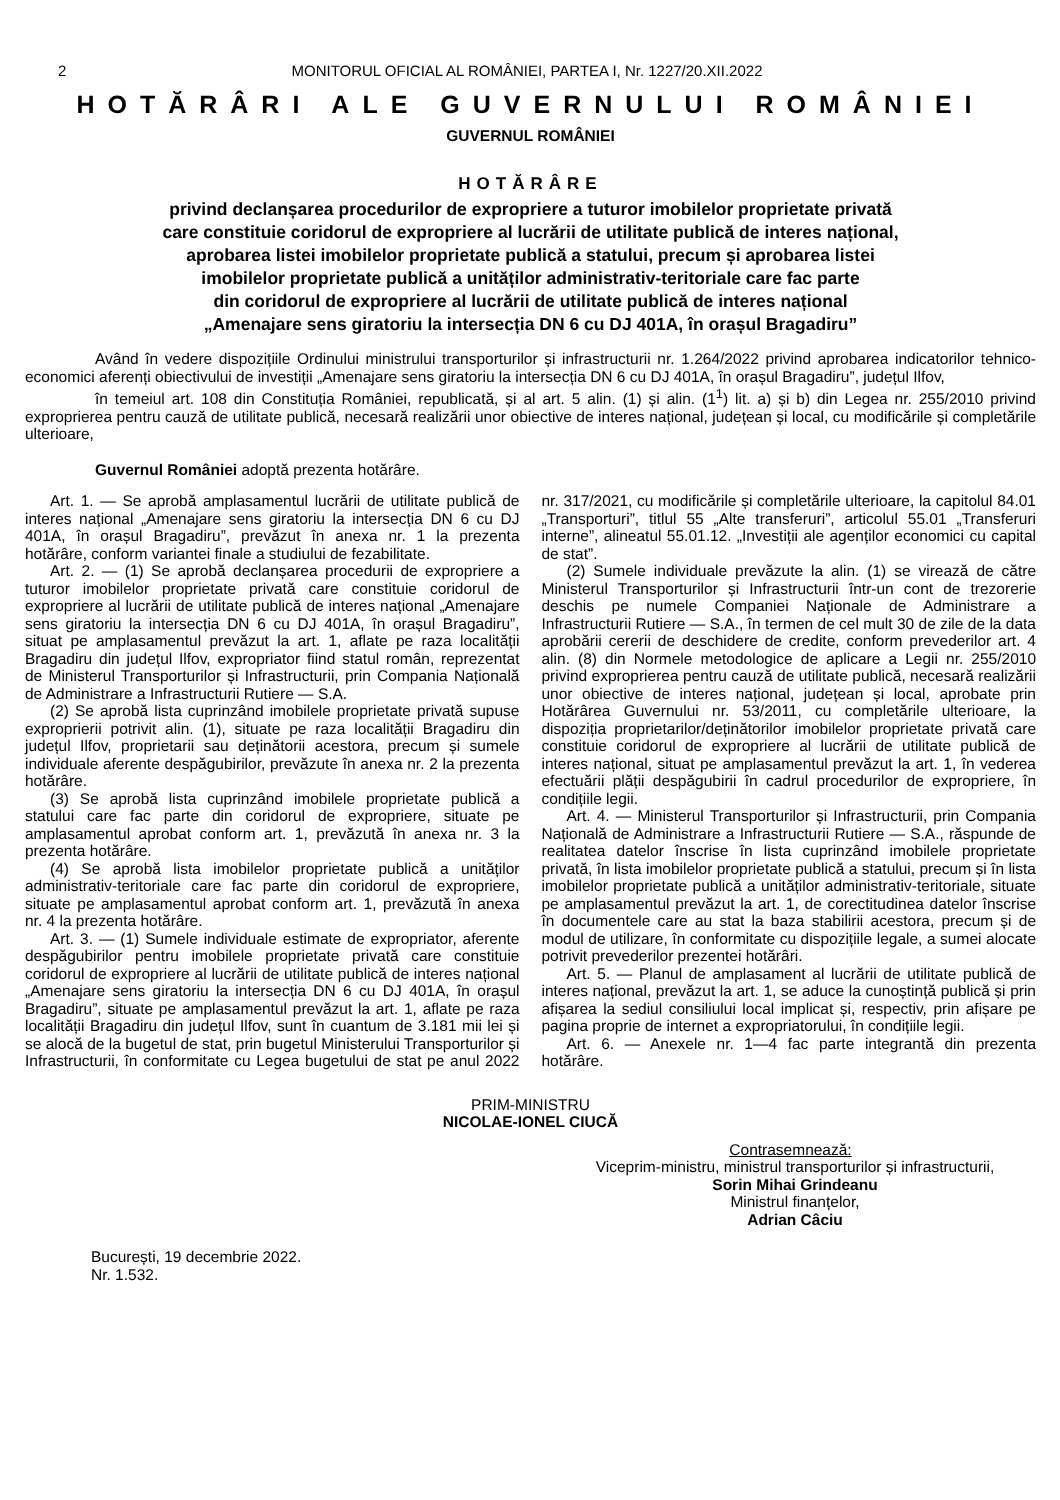2 MONITORUL OFICIAL AL ROMÂNIEI, PARTEA I, Nr. 1227/20.XII.2022
HOTĂRÂRI ALE GUVERNULUI ROMÂNIEI
GUVERNUL ROMÂNIEI
HOTĂRÂRE
privind declanșarea procedurilor de expropriere a tuturor imobilelor proprietate privată
care constituie coridorul de expropriere al lucrării de utilitate publică de interes național,
aprobarea listei imobilelor proprietate publică a statului, precum și aprobarea listei
imobilelor proprietate publică a unităților administrativ-teritoriale care fac parte
din coridorul de expropriere al lucrării de utilitate publică de interes național
„Amenajare sens giratoriu la intersecția DN 6 cu DJ 401A, în orașul Bragadiru”
Având în vedere dispozițiile Ordinului ministrului transporturilor și infrastructurii nr. 1.264/2022 privind aprobarea indicatorilor tehnico-economici aferenți obiectivului de investiții „Amenajare sens giratoriu la intersecția DN 6 cu DJ 401A, în orașul Bragadiru”, județul Ilfov,
în temeiul art. 108 din Constituția României, republicată, și al art. 5 alin. (1) și alin. (1<sup>1</sup>) lit. a) și b) din Legea nr. 255/2010 privind exproprierea pentru cauză de utilitate publică, necesară realizării unor obiective de interes național, județean și local, cu modificările și completările ulterioare,
Guvernul României adoptă prezenta hotărâre.
Art. 1. — Se aprobă amplasamentul lucrării de utilitate publică de interes național „Amenajare sens giratoriu la intersecția DN 6 cu DJ 401A, în orașul Bragadiru”, prevăzut în anexa nr. 1 la prezenta hotărâre, conform variantei finale a studiului de fezabilitate.
Art. 2. — (1) Se aprobă declanșarea procedurii de expropriere a tuturor imobilelor proprietate privată care constituie coridorul de expropriere al lucrării de utilitate publică de interes național „Amenajare sens giratoriu la intersecția DN 6 cu DJ 401A, în orașul Bragadiru”, situat pe amplasamentul prevăzut la art. 1, aflate pe raza localității Bragadiru din județul Ilfov, expropriator fiind statul român, reprezentat de Ministerul Transporturilor și Infrastructurii, prin Compania Națională de Administrare a Infrastructurii Rutiere — S.A.
(2) Se aprobă lista cuprinzând imobilele proprietate privată supuse exproprierii potrivit alin. (1), situate pe raza localității Bragadiru din județul Ilfov, proprietarii sau deținătorii acestora, precum și sumele individuale aferente despăgubirilor, prevăzute în anexa nr. 2 la prezenta hotărâre.
(3) Se aprobă lista cuprinzând imobilele proprietate publică a statului care fac parte din coridorul de expropriere, situate pe amplasamentul aprobat conform art. 1, prevăzută în anexa nr. 3 la prezenta hotărâre.
(4) Se aprobă lista imobilelor proprietate publică a unităților administrativ-teritoriale care fac parte din coridorul de expropriere, situate pe amplasamentul aprobat conform art. 1, prevăzută în anexa nr. 4 la prezenta hotărâre.
Art. 3. — (1) Sumele individuale estimate de expropriator, aferente despăgubirilor pentru imobilele proprietate privată care constituie coridorul de expropriere al lucrării de utilitate publică de interes național „Amenajare sens giratoriu la intersecția DN 6 cu DJ 401A, în orașul Bragadiru”, situate pe amplasamentul prevăzut la art. 1, aflate pe raza localității Bragadiru din județul Ilfov, sunt în cuantum de 3.181 mii lei și se alocă de la bugetul de stat, prin bugetul Ministerului Transporturilor și Infrastructurii, în conformitate cu Legea bugetului de stat pe anul 2022 nr. 317/2021, cu modificările și completările ulterioare, la capitolul 84.01 „Transporturi”, titlul 55 „Alte transferuri”, articolul 55.01 „Transferuri interne”, alineatul 55.01.12. „Investiții ale agenților economici cu capital de stat”.
(2) Sumele individuale prevăzute la alin. (1) se virează de către Ministerul Transporturilor și Infrastructurii într-un cont de trezorerie deschis pe numele Companiei Naționale de Administrare a Infrastructurii Rutiere — S.A., în termen de cel mult 30 de zile de la data aprobării cererii de deschidere de credite, conform prevederilor art. 4 alin. (8) din Normele metodologice de aplicare a Legii nr. 255/2010 privind exproprierea pentru cauză de utilitate publică, necesară realizării unor obiective de interes național, județean și local, aprobate prin Hotărârea Guvernului nr. 53/2011, cu completările ulterioare, la dispoziția proprietarilor/deținătorilor imobilelor proprietate privată care constituie coridorul de expropriere al lucrării de utilitate publică de interes național, situat pe amplasamentul prevăzut la art. 1, în vederea efectuării plății despăgubirii în cadrul procedurilor de expropriere, în condițiile legii.
Art. 4. — Ministerul Transporturilor și Infrastructurii, prin Compania Națională de Administrare a Infrastructurii Rutiere — S.A., răspunde de realitatea datelor înscrise în lista cuprinzând imobilele proprietate privată, în lista imobilelor proprietate publică a statului, precum și în lista imobilelor proprietate publică a unităților administrativ-teritoriale, situate pe amplasamentul prevăzut la art. 1, de corectitudinea datelor înscrise în documentele care au stat la baza stabilirii acestora, precum și de modul de utilizare, în conformitate cu dispozițiile legale, a sumei alocate potrivit prevederilor prezentei hotărâri.
Art. 5. — Planul de amplasament al lucrării de utilitate publică de interes național, prevăzut la art. 1, se aduce la cunoștință publică și prin afișarea la sediul consiliului local implicat și, respectiv, prin afișare pe pagina proprie de internet a expropriatorului, în condițiile legii.
Art. 6. — Anexele nr. 1—4 fac parte integrantă din prezenta hotărâre.
PRIM-MINISTRU
NICOLAE-IONEL CIUCĂ
Contrasemnează:
Viceprim-ministru, ministrul transporturilor și infrastructurii,
Sorin Mihai Grindeanu
Ministrul finanțelor,
Adrian Câciu
București, 19 decembrie 2022.
Nr. 1.532.